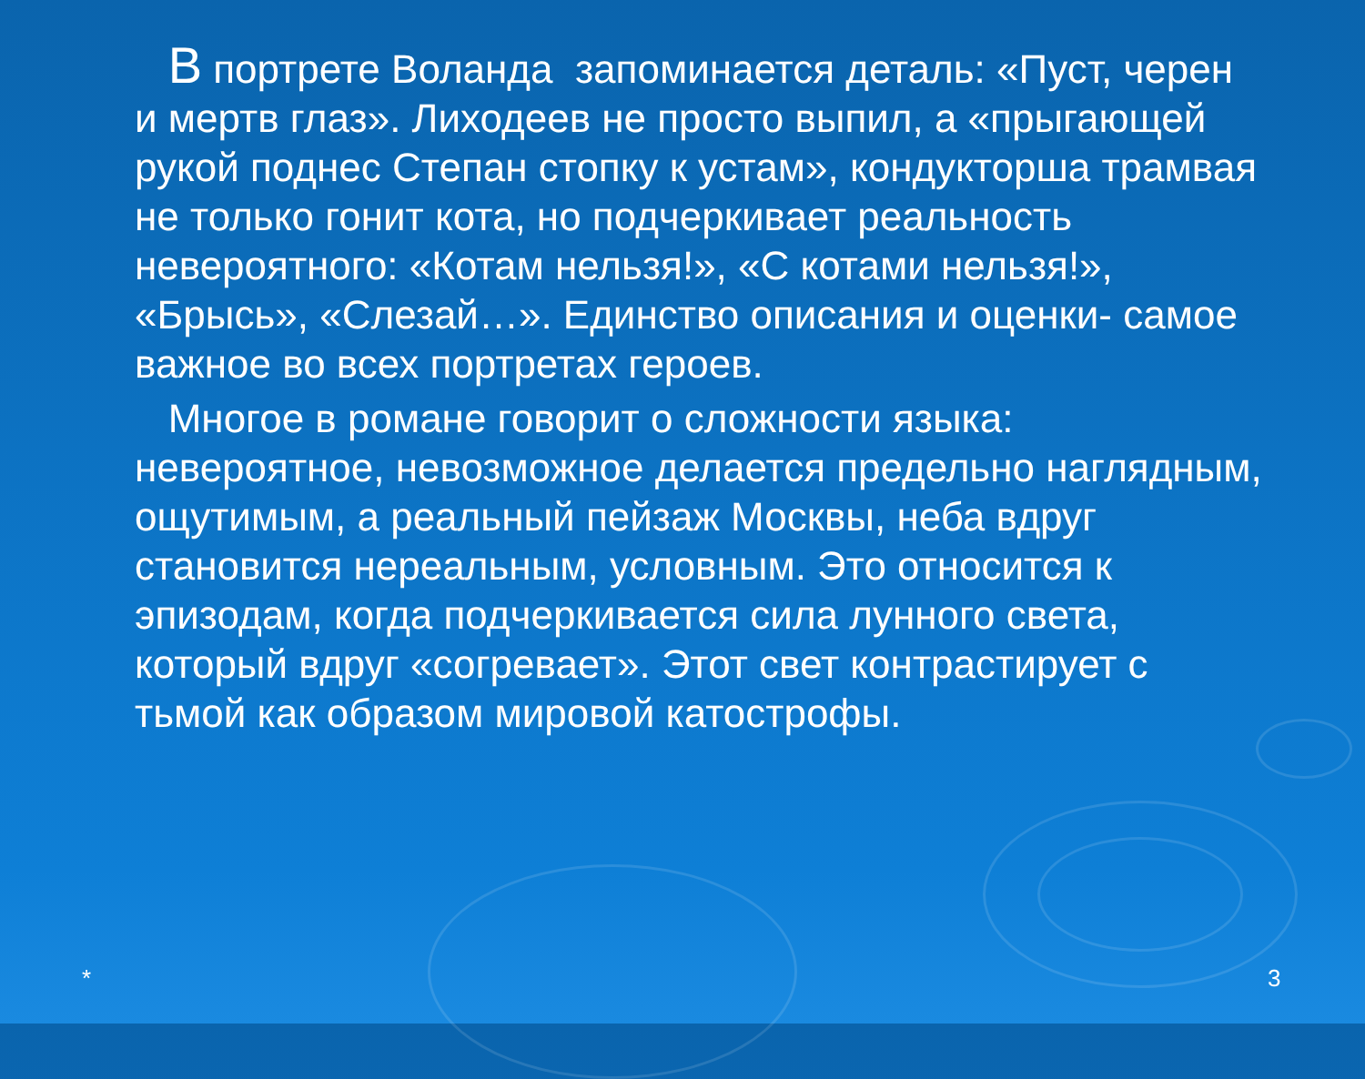В портрете Воланда запоминается деталь: «Пуст, черен и мертв глаз». Лиходеев не просто выпил, а «прыгающей рукой поднес Степан стопку к устам», кондукторша трамвая не только гонит кота, но подчеркивает реальность невероятного: «Котам нельзя!», «С котами нельзя!», «Брысь», «Слезай…». Единство описания и оценки- самое важное во всех портретах героев.
Многое в романе говорит о сложности языка: невероятное, невозможное делается предельно наглядным, ощутимым, а реальный пейзаж Москвы, неба вдруг становится нереальным, условным. Это относится к эпизодам, когда подчеркивается сила лунного света, который вдруг «согревает». Этот свет контрастирует с тьмой как образом мировой катострофы.
* 3